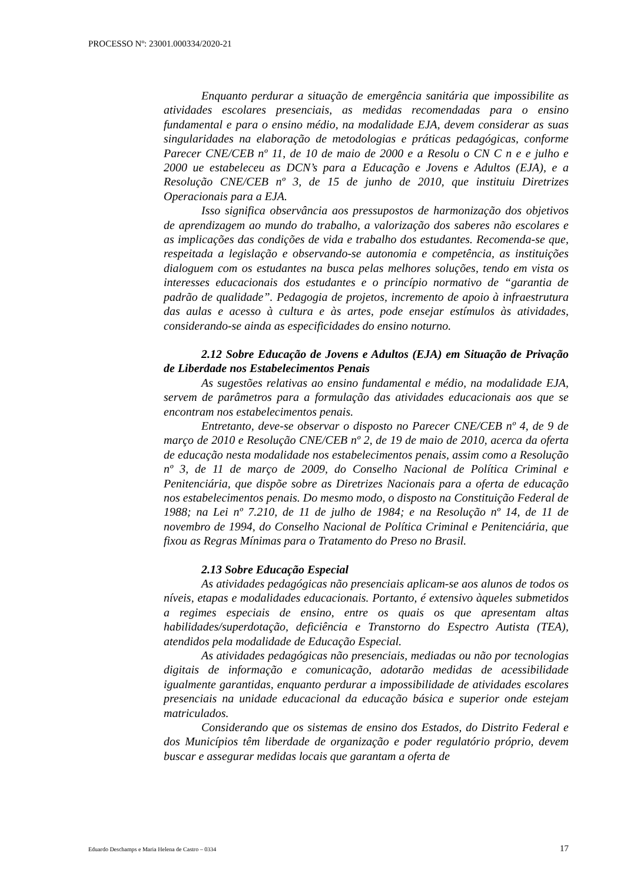PROCESSO Nº: 23001.000334/2020-21
Enquanto perdurar a situação de emergência sanitária que impossibilite as atividades escolares presenciais, as medidas recomendadas para o ensino fundamental e para o ensino médio, na modalidade EJA, devem considerar as suas singularidades na elaboração de metodologias e práticas pedagógicas, conforme Parecer CNE/CEB nº 11, de 10 de maio de 2000 e a Resolu o CN C n e e julho e 2000 ue estabeleceu as DCN’s para a Educação e Jovens e Adultos (EJA), e a Resolução CNE/CEB nº 3, de 15 de junho de 2010, que instituiu Diretrizes Operacionais para a EJA.
Isso significa observância aos pressupostos de harmonização dos objetivos de aprendizagem ao mundo do trabalho, a valorização dos saberes não escolares e as implicações das condições de vida e trabalho dos estudantes. Recomenda-se que, respeitada a legislação e observando-se autonomia e competência, as instituições dialoguem com os estudantes na busca pelas melhores soluções, tendo em vista os interesses educacionais dos estudantes e o princípio normativo de “garantia de padrão de qualidade”. Pedagogia de projetos, incremento de apoio à infraestrutura das aulas e acesso à cultura e às artes, pode ensejar estímulos às atividades, considerando-se ainda as especificidades do ensino noturno.
2.12 Sobre Educação de Jovens e Adultos (EJA) em Situação de Privação de Liberdade nos Estabelecimentos Penais
As sugestões relativas ao ensino fundamental e médio, na modalidade EJA, servem de parâmetros para a formulação das atividades educacionais aos que se encontram nos estabelecimentos penais.
Entretanto, deve-se observar o disposto no Parecer CNE/CEB nº 4, de 9 de março de 2010 e Resolução CNE/CEB nº 2, de 19 de maio de 2010, acerca da oferta de educação nesta modalidade nos estabelecimentos penais, assim como a Resolução nº 3, de 11 de março de 2009, do Conselho Nacional de Política Criminal e Penitenciária, que dispõe sobre as Diretrizes Nacionais para a oferta de educação nos estabelecimentos penais. Do mesmo modo, o disposto na Constituição Federal de 1988; na Lei nº 7.210, de 11 de julho de 1984; e na Resolução nº 14, de 11 de novembro de 1994, do Conselho Nacional de Política Criminal e Penitenciária, que fixou as Regras Mínimas para o Tratamento do Preso no Brasil.
2.13 Sobre Educação Especial
As atividades pedagógicas não presenciais aplicam-se aos alunos de todos os níveis, etapas e modalidades educacionais. Portanto, é extensivo àqueles submetidos a regimes especiais de ensino, entre os quais os que apresentam altas habilidades/superdotação, deficiência e Transtorno do Espectro Autista (TEA), atendidos pela modalidade de Educação Especial.
As atividades pedagógicas não presenciais, mediadas ou não por tecnologias digitais de informação e comunicação, adotarão medidas de acessibilidade igualmente garantidas, enquanto perdurar a impossibilidade de atividades escolares presenciais na unidade educacional da educação básica e superior onde estejam matriculados.
Considerando que os sistemas de ensino dos Estados, do Distrito Federal e dos Municípios têm liberdade de organização e poder regulatório próprio, devem buscar e assegurar medidas locais que garantam a oferta de
Eduardo Deschamps e Maria Helena de Castro – 0334 17